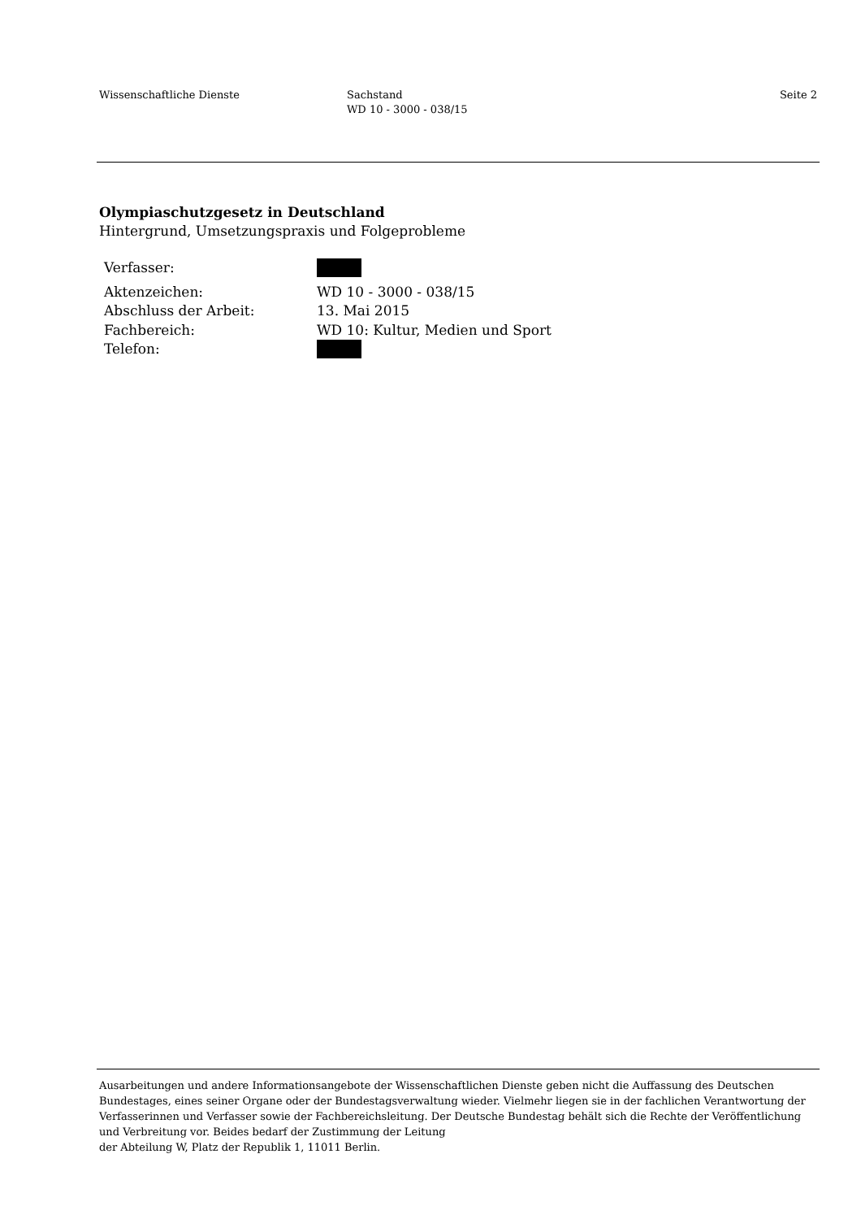Wissenschaftliche Dienste Sachstand
WD 10 - 3000 - 038/15
Seite 2
Olympiaschutzgesetz in Deutschland
Hintergrund, Umsetzungspraxis und Folgeprobleme
| Verfasser: | |
| Aktenzeichen: | WD 10 - 3000 - 038/15 |
| Abschluss der Arbeit: | 13. Mai 2015 |
| Fachbereich: | WD 10: Kultur, Medien und Sport |
| Telefon: | |
Ausarbeitungen und andere Informationsangebote der Wissenschaftlichen Dienste geben nicht die Auffassung des Deutschen Bundestages, eines seiner Organe oder der Bundestagsverwaltung wieder. Vielmehr liegen sie in der fachlichen Verantwortung der Verfasserinnen und Verfasser sowie der Fachbereichsleitung. Der Deutsche Bundestag behält sich die Rechte der Veröffentlichung und Verbreitung vor. Beides bedarf der Zustimmung der Leitung
der Abteilung W, Platz der Republik 1, 11011 Berlin.